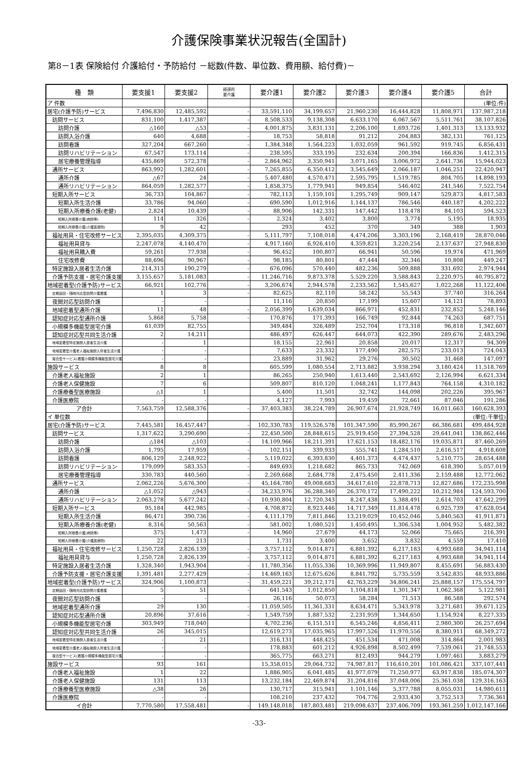介護保険事業状況報告(全国計)
第8－1表 保険給付 介護給付・予防給付 －総数(件数、単位数、費用額、給付費)－
| 種 類 | 要支援1 | 要支援2 | 経過的 要介護 | 要介護1 | 要介護2 | 要介護3 | 要介護4 | 要介護5 | 合計 |
| --- | --- | --- | --- | --- | --- | --- | --- | --- | --- |
| ア 件数 | | | | | | | | | (単位:件) |
| 居宅(介護予防)サービス | 7,496,830 | 12,485,592 | - | 33,591,110 | 34,199,657 | 21,960,230 | 16,444,828 | 11,808,971 | 137,987,218 |
| 訪問サービス | 831,100 | 1,417,387 | - | 8,508,533 | 9,138,308 | 6,633,170 | 6,067,567 | 5,511,761 | 38,107,826 |
| 訪問介護 | △160 | △53 | - | 4,001,875 | 3,831,131 | 2,206,100 | 1,693,726 | 1,401,313 | 13,133,932 |
| 訪問入浴介護 | 640 | 4,688 | - | 18,753 | 58,818 | 91,212 | 204,883 | 382,131 | 761,125 |
| 訪問看護 | 327,204 | 667,260 | - | 1,384,348 | 1,564,223 | 1,032,059 | 961,592 | 919,745 | 6,856,431 |
| 訪問リハビリテーション | 67,547 | 173,114 | - | 238,595 | 333,195 | 232,634 | 200,394 | 166,836 | 1,412,315 |
| 居宅療養管理指導 | 435,869 | 572,378 | - | 2,864,962 | 3,350,941 | 3,071,165 | 3,006,972 | 2,641,736 | 15,944,023 |
| 通所サービス | 863,992 | 1,282,601 | - | 7,265,855 | 6,350,412 | 3,545,649 | 2,066,187 | 1,046,251 | 22,420,947 |
| 通所介護 | △67 | 24 | - | 5,407,480 | 4,570,471 | 2,595,795 | 1,519,785 | 804,705 | 14,898,193 |
| 通所リハビリテーション | 864,059 | 1,282,577 | - | 1,858,375 | 1,779,941 | 949,854 | 546,402 | 241,546 | 7,522,754 |
| 短期入所サービス | 36,733 | 104,867 | - | 782,113 | 1,159,101 | 1,295,749 | 909,147 | 529,873 | 4,817,583 |
| 短期入所生活介護 | 33,786 | 94,060 | - | 690,590 | 1,012,916 | 1,144,137 | 786,546 | 440,187 | 4,202,222 |
| 短期入所療養介護(老健) | 2,824 | 10,439 | - | 88,906 | 142,331 | 147,442 | 118,478 | 84,103 | 594,523 |
| 短期入所療養介護(病院等) | 114 | 326 | - | 2,324 | 3,402 | 3,800 | 3,774 | 5,195 | 18,935 |
| 短期入所療養介護(介護医療院) | 9 | 42 | | 293 | 452 | 370 | 349 | 388 | 1,903 |
| 福祉用具・住宅改修サービス | 2,395,035 | 4,309,375 | - | 5,111,797 | 7,108,018 | 4,474,206 | 3,303,196 | 2,168,419 | 28,870,046 |
| 福祉用具貸与 | 2,247,078 | 4,140,470 | - | 4,917,160 | 6,926,410 | 4,359,821 | 3,220,254 | 2,137,637 | 27,948,830 |
| 福祉用具購入費 | 59,261 | 77,938 | - | 96,452 | 100,807 | 66,941 | 50,596 | 19,974 | 471,969 |
| 住宅改修費 | 88,696 | 90,967 | - | 98,185 | 80,801 | 47,444 | 32,346 | 10,808 | 449,247 |
| 特定施設入居者生活介護 | 214,313 | 190,279 | - | 676,096 | 570,440 | 482,236 | 509,888 | 331,692 | 2,974,944 |
| 介護予防支援・居宅介護支援 | 3,155,657 | 5,181,083 | - | 11,246,716 | 9,873,378 | 5,529,220 | 3,588,843 | 2,220,975 | 40,795,872 |
| 地域密着型(介護予防)サービス | 66,921 | 102,776 | - | 3,206,674 | 2,944,578 | 2,233,562 | 1,545,627 | 1,022,268 | 11,122,406 |
| 定期巡回・随時対応型訪問介護看護 | 1 | 3 | - | 82,625 | 82,110 | 58,242 | 55,543 | 37,740 | 316,264 |
| 夜間対応型訪問介護 | - | - | | 11,116 | 20,850 | 17,199 | 15,607 | 14,121 | 78,893 |
| 地域密着型通所介護 | 11 | 48 | - | 2,056,399 | 1,639,034 | 866,971 | 452,831 | 232,852 | 5,248,146 |
| 認知症対応型通所介護 | 5,868 | 5,758 | - | 170,876 | 171,393 | 166,749 | 92,844 | 74,263 | 687,751 |
| 小規模多機能型居宅介護 | 61,039 | 82,755 | | 349,484 | 326,489 | 252,704 | 173,318 | 96,818 | 1,342,607 |
| 認知症対応型共同生活介護 | 2 | 14,211 | | 486,497 | 626,447 | 644,073 | 422,390 | 289,676 | 2,483,296 |
| 地域密着型特定施設入居者生活介護 | - | 1 | | 18,155 | 22,961 | 20,858 | 20,017 | 12,317 | 94,309 |
| 地域密着型介護老人福祉施設入所者生活介護 | - | - | | 7,633 | 23,332 | 177,490 | 282,575 | 233,013 | 724,043 |
| 複合型サービス(看護小規模多機能型居宅介護) | - | - | | 23,889 | 31,962 | 29,276 | 30,502 | 31,468 | 147,097 |
| 施設サービス | 8 | 8 | | 605,599 | 1,080,554 | 2,713,882 | 3,938,294 | 3,180,424 | 11,518,769 |
| 介護老人福祉施設 | 2 | 1 | | 86,265 | 250,940 | 1,613,440 | 2,543,692 | 2,126,994 | 6,621,334 |
| 介護老人保健施設 | 7 | 6 | | 509,807 | 810,120 | 1,048,241 | 1,177,843 | 764,158 | 4,310,182 |
| 介護療養型医療施設 | △1 | 1 | | 5,400 | 11,501 | 32,742 | 144,098 | 202,226 | 395,967 |
| 介護医療院 | - | - | | 4,127 | 7,993 | 19,459 | 72,661 | 87,046 | 191,286 |
| ア合計 | 7,563,759 | 12,588,376 | - | 37,403,383 | 38,224,789 | 26,907,674 | 21,928,749 | 16,011,663 | 160,628,393 |
| イ 単位数 | | | | | | | | | (単位:千単位) |
| 居宅(介護予防)サービス | 7,445,581 | 16,457,447 | - | 102,330,783 | 119,526,578 | 101,347,590 | 85,990,267 | 66,386,681 | 499,484,928 |
| 訪問サービス | 1,317,622 | 3,290,690 | - | 22,450,500 | 28,848,615 | 25,919,450 | 27,394,528 | 29,641,041 | 138,862,446 |
| 訪問介護 | △184 | △103 | - | 14,109,966 | 18,211,391 | 17,621,153 | 18,482,176 | 19,035,871 | 87,460,269 |
| 訪問入浴介護 | 1,795 | 17,959 | - | 102,151 | 339,933 | 555,741 | 1,284,510 | 2,616,517 | 4,918,608 |
| 訪問看護 | 806,129 | 2,248,922 | - | 5,119,022 | 6,393,830 | 4,401,373 | 4,474,437 | 5,210,775 | 28,654,488 |
| 訪問リハビリテーション | 179,099 | 583,353 | - | 849,693 | 1,218,682 | 865,733 | 742,069 | 618,390 | 5,057,019 |
| 居宅療養管理指導 | 330,783 | 440,560 | - | 2,269,668 | 2,684,778 | 2,475,450 | 2,411,336 | 2,159,488 | 12,772,062 |
| 通所サービス | 2,062,226 | 5,676,300 | - | 45,164,780 | 49,008,683 | 34,617,610 | 22,878,713 | 12,827,686 | 172,235,998 |
| 通所介護 | △1,052 | △943 | - | 34,233,976 | 36,288,340 | 26,370,172 | 17,490,222 | 10,212,984 | 124,593,700 |
| 通所リハビリテーション | 2,063,278 | 5,677,242 | - | 10,930,804 | 12,720,343 | 8,247,438 | 5,388,491 | 2,614,703 | 47,642,299 |
| 短期入所サービス | 95,184 | 442,985 | - | 4,708,872 | 8,923,446 | 14,717,349 | 11,814,478 | 6,925,739 | 47,628,054 |
| 短期入所生活介護 | 86,471 | 390,736 | - | 4,111,179 | 7,811,846 | 13,219,029 | 10,452,046 | 5,840,563 | 41,911,871 |
| 短期入所療養介護(老健) | 8,316 | 50,563 | - | 581,002 | 1,080,521 | 1,450,495 | 1,306,534 | 1,004,952 | 5,482,382 |
| 短期入所療養介護(病院等) | 375 | 1,473 | - | 14,960 | 27,679 | 44,173 | 52,066 | 75,665 | 216,391 |
| 短期入所療養介護(介護医療院) | 22 | 213 | | 1,731 | 3,400 | 3,652 | 3,832 | 4,559 | 17,410 |
| 福祉用具・住宅改修サービス | 1,250,728 | 2,826,139 | - | 3,757,112 | 9,014,871 | 6,881,392 | 6,217,183 | 4,993,688 | 34,941,114 |
| 福祉用具貸与 | 1,250,728 | 2,826,139 | - | 3,757,112 | 9,014,871 | 6,881,392 | 6,217,183 | 4,993,688 | 34,941,114 |
| 特定施設入居者生活介護 | 1,328,340 | 1,943,904 | - | 11,780,356 | 11,055,336 | 10,369,996 | 11,949,807 | 8,455,691 | 56,883,430 |
| 介護予防支援・居宅介護支援 | 1,391,481 | 2,277,429 | - | 14,469,163 | 12,675,626 | 8,841,792 | 5,735,559 | 3,542,835 | 48,933,886 |
| 地域密着型(介護予防)サービス | 324,906 | 1,100,873 | - | 31,459,221 | 39,212,171 | 42,763,229 | 34,806,241 | 25,888,157 | 175,554,797 |
| 定期巡回・随時対応型訪問介護看護 | 5 | 51 | - | 641,543 | 1,012,850 | 1,104,818 | 1,301,347 | 1,062,368 | 5,122,981 |
| 夜間対応型訪問介護 | - | - | | 26,116 | 50,073 | 58,284 | 71,513 | 86,588 | 292,574 |
| 地域密着型通所介護 | 29 | 130 | - | 11,059,505 | 11,361,331 | 8,634,471 | 5,343,978 | 3,271,681 | 39,671,125 |
| 認知症対応型通所介護 | 20,896 | 37,616 | - | 1,549,759 | 1,887,532 | 2,231,959 | 1,344,650 | 1,154,924 | 8,227,335 |
| 小規模多機能型居宅介護 | 303,949 | 718,040 | | 4,702,236 | 6,151,511 | 6,545,246 | 4,856,411 | 2,980,300 | 26,257,694 |
| 認知症対応型共同生活介護 | 26 | 345,015 | | 12,619,273 | 17,035,965 | 17,997,526 | 11,970,556 | 8,380,911 | 68,349,272 |
| 地域密着型特定施設入居者生活介護 | - | 21 | | 316,131 | 448,425 | 451,534 | 471,008 | 314,864 | 2,001,983 |
| 地域密着型介護老人福祉施設入所者生活介護 | - | - | | 178,883 | 601,212 | 4,926,898 | 8,502,499 | 7,539,061 | 21,748,553 |
| 複合型サービス(看護小規模多機能型居宅介護) | - | - | | 365,775 | 663,271 | 812,493 | 944,279 | 1,097,461 | 3,883,279 |
| 施設サービス | 93 | 161 | | 15,358,015 | 29,064,732 | 74,987,817 | 116,610,201 | 101,086,421 | 337,107,441 |
| 介護老人福祉施設 | 1 | 22 | | 1,886,905 | 6,041,485 | 41,977,079 | 71,250,977 | 63,917,838 | 185,074,307 |
| 介護老人保健施設 | 131 | 113 | | 13,232,184 | 22,469,874 | 31,204,816 | 37,048,006 | 25,361,038 | 129,316,163 |
| 介護療養型医療施設 | △38 | 26 | | 130,717 | 315,941 | 1,101,146 | 5,377,788 | 8,055,031 | 14,980,611 |
| 介護医療院 | - | - | | 108,210 | 237,432 | 704,776 | 2,933,430 | 3,752,513 | 7,736,361 |
| イ合計 | 7,770,580 | 17,558,481 | - | 149,148,018 | 187,803,481 | 219,098,637 | 237,406,709 | 193,361,259 | 1,012,147,166 |
-33-